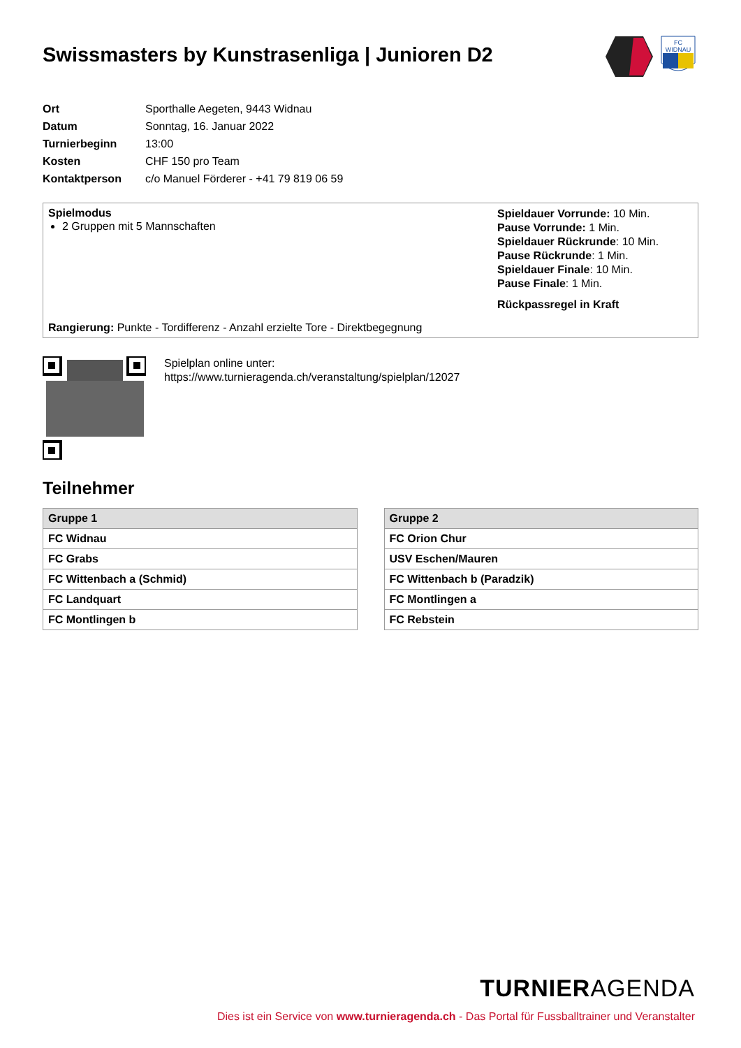Swissmasters by Kunstrasenliga | Junioren D2
FC
WIDNAU
| Ort | Sporthalle Aegeten, 9443 Widnau |
| Datum | Sonntag, 16. Januar 2022 |
| Turnierbeginn | 13:00 |
| Kosten | CHF 150 pro Team |
| Kontaktperson | c/o Manuel Förderer - +41 79 819 06 59 |
Spielmodus
2 Gruppen mit 5 Mannschaften
Rangierung: Punkte - Tordifferenz - Anzahl erzielte Tore - Direktbegegnung
Spieldauer Vorrunde: 10 Min.
Pause Vorrunde: 1 Min.
Spieldauer Rückrunde: 10 Min.
Pause Rückrunde: 1 Min.
Spieldauer Finale: 10 Min.
Pause Finale: 1 Min.
Rückpassregel in Kraft
Spielplan online unter:
https://www.turnieragenda.ch/veranstaltung/spielplan/12027
Teilnehmer
| Gruppe 1 |
| --- |
| FC Widnau |
| FC Grabs |
| FC Wittenbach a (Schmid) |
| FC Landquart |
| FC Montlingen b |
| Gruppe 2 |
| --- |
| FC Orion Chur |
| USV Eschen/Mauren |
| FC Wittenbach b (Paradzik) |
| FC Montlingen a |
| FC Rebstein |
TURNIERAGENDA
Dies ist ein Service von www.turnieragenda.ch - Das Portal für Fussballtrainer und Veranstalter